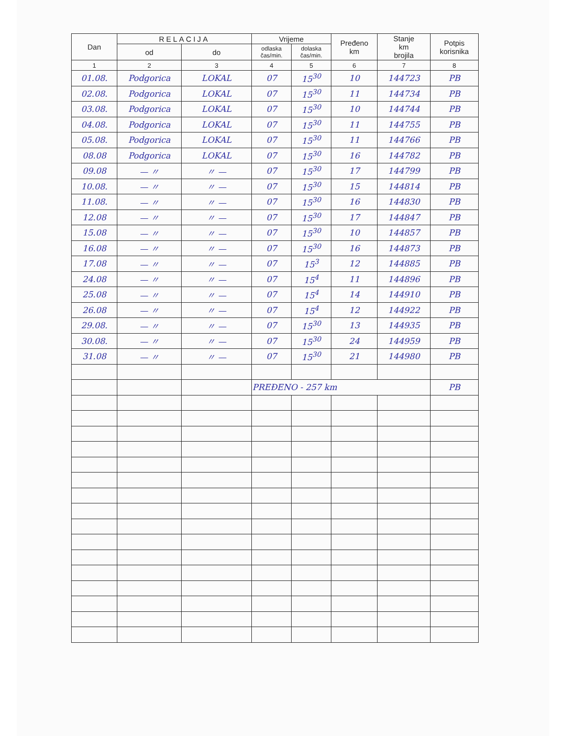| Dan | RELACIJA | | Vrijeme | | Pređeno km | Stanje km brojila | Potpis korisnika |
| --- | --- | --- | --- | --- | --- | --- | --- |
| | od | do | odlaska čas/min. | dolaska čas/min. | | | |
| 1 | 2 | 3 | 4 | 5 | 6 | 7 | 8 |
| 01.08. | Podgorica | LOKAL | 07 | 15<sup>30</sup> | 10 | 144723 | PB |
| 02.08. | Podgorica | LOKAL | 07 | 15<sup>30</sup> | 11 | 144734 | PB |
| 03.08. | Podgorica | LOKAL | 07 | 15<sup>30</sup> | 10 | 144744 | PB |
| 04.08. | Podgorica | LOKAL | 07 | 15<sup>30</sup> | 11 | 144755 | PB |
| 05.08. | Podgorica | LOKAL | 07 | 15<sup>30</sup> | 11 | 144766 | PB |
| 08.08 | Podgorica | LOKAL | 07 | 15<sup>30</sup> | 16 | 144782 | PB |
| 09.08 | — 〃 | 〃 — | 07 | 15<sup>30</sup> | 17 | 144799 | PB |
| 10.08. | — 〃 | 〃 — | 07 | 15<sup>30</sup> | 15 | 144814 | PB |
| 11.08. | — 〃 | 〃 — | 07 | 15<sup>30</sup> | 16 | 144830 | PB |
| 12.08 | — 〃 | 〃 — | 07 | 15<sup>30</sup> | 17 | 144847 | PB |
| 15.08 | — 〃 | 〃 — | 07 | 15<sup>30</sup> | 10 | 144857 | PB |
| 16.08 | — 〃 | 〃 — | 07 | 15<sup>30</sup> | 16 | 144873 | PB |
| 17.08 | — 〃 | 〃 — | 07 | 15<sup>3</sup> | 12 | 144885 | PB |
| 24.08 | — 〃 | 〃 — | 07 | 15<sup>4</sup> | 11 | 144896 | PB |
| 25.08 | — 〃 | 〃 — | 07 | 15<sup>4</sup> | 14 | 144910 | PB |
| 26.08 | — 〃 | 〃 — | 07 | 15<sup>4</sup> | 12 | 144922 | PB |
| 29.08. | — 〃 | 〃 — | 07 | 15<sup>30</sup> | 13 | 144935 | PB |
| 30.08. | — 〃 | 〃 — | 07 | 15<sup>30</sup> | 24 | 144959 | PB |
| 31.08 | — 〃 | 〃 — | 07 | 15<sup>30</sup> | 21 | 144980 | PB |
| | | | PREĐENO - 257 km | | | | PB |